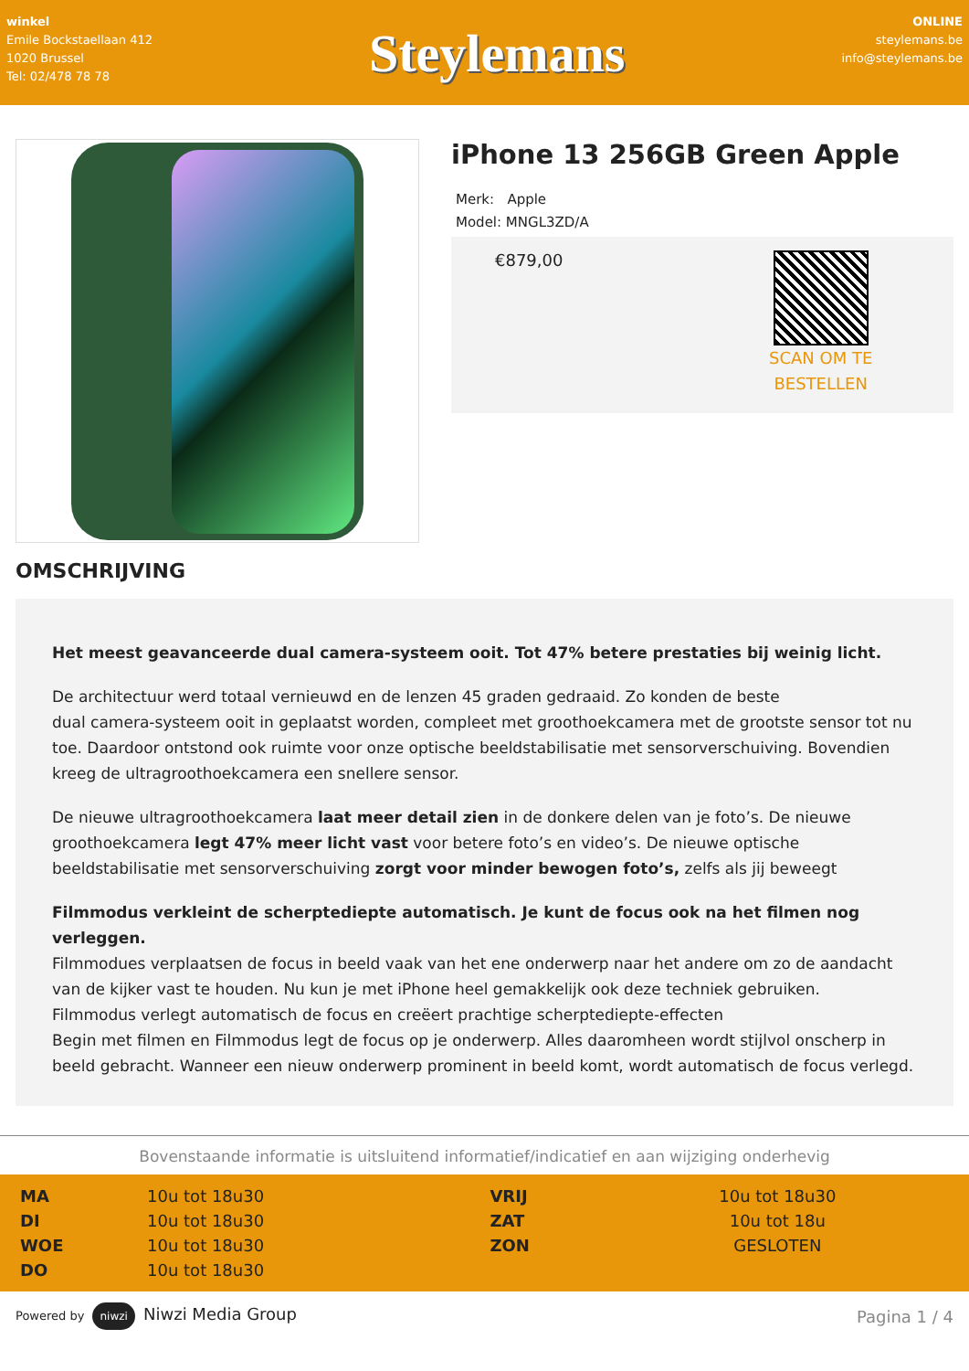winkel
Emile Bockstaellaan 412
1020 Brussel
Tel: 02/478 78 78
Steylemans
ONLINE
steylemans.be
info@steylemans.be
iPhone 13 256GB Green Apple
Merk: Apple
Model: MNGL3ZD/A
€879,00
SCAN OM TE
BESTELLEN
OMSCHRIJVING
Het meest geavanceerde dual camera-systeem ooit. Tot 47% betere prestaties bij weinig licht.
De architectuur werd totaal vernieuwd en de lenzen 45 graden gedraaid. Zo konden de beste
dual camera-systeem ooit in geplaatst worden, compleet met groothoekcamera met de grootste sensor tot nu toe. Daardoor ontstond ook ruimte voor onze optische beeldstabilisatie met sensorverschuiving. Bovendien kreeg de ultragroothoekcamera een snellere sensor.
De nieuwe ultragroothoekcamera laat meer detail zien in de donkere delen van je foto’s. De nieuwe groothoekcamera legt 47% meer licht vast voor betere foto’s en video’s. De nieuwe optische beeldstabilisatie met sensorverschuiving zorgt voor minder bewogen foto’s, zelfs als jij beweegt
Filmmodus verkleint de scherptediepte automatisch. Je kunt de focus ook na het filmen nog verleggen.
Filmmodues verplaatsen de focus in beeld vaak van het ene onderwerp naar het andere om zo de aandacht van de kijker vast te houden. Nu kun je met iPhone heel gemakkelijk ook deze techniek gebruiken.
Filmmodus verlegt automatisch de focus en creëert prachtige scherptediepte-effecten
Begin met filmen en Filmmodus legt de focus op je onderwerp. Alles daaromheen wordt stijlvol onscherp in beeld gebracht. Wanneer een nieuw onderwerp prominent in beeld komt, wordt automatisch de focus verlegd.
Bovenstaande informatie is uitsluitend informatief/indicatief en aan wijziging onderhevig
| MA | 10u tot 18u30 | VRIJ | 10u tot 18u30 |
| DI | 10u tot 18u30 | ZAT | 10u tot 18u |
| WOE | 10u tot 18u30 | ZON | GESLOTEN |
| DO | 10u tot 18u30 | | |
Powered by niwzi Niwzi Media Group
Pagina 1 / 4